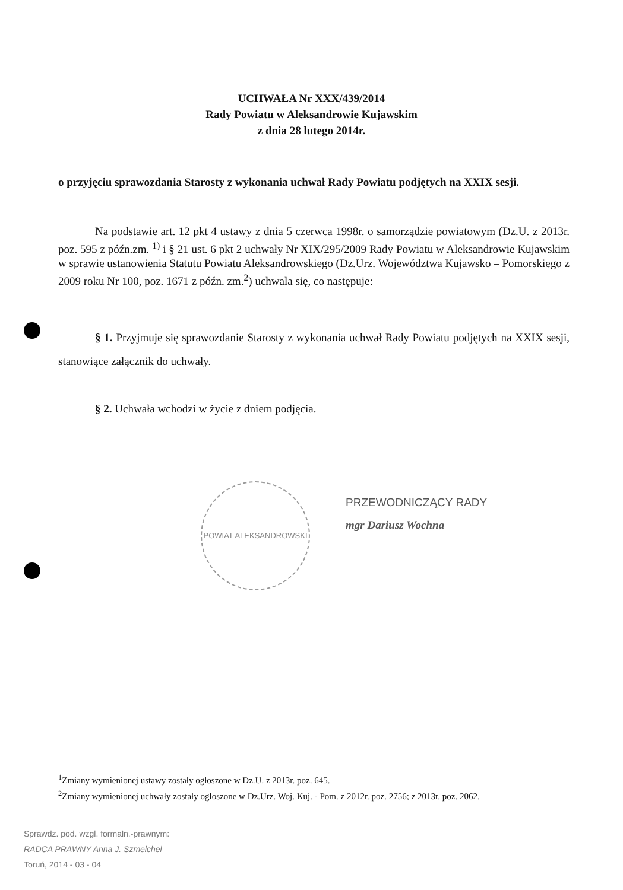UCHWAŁA Nr XXX/439/2014
Rady Powiatu w Aleksandrowie Kujawskim
z dnia 28 lutego 2014r.
o przyjęciu sprawozdania Starosty z wykonania uchwał Rady Powiatu podjętych na XXIX sesji.
Na podstawie art. 12 pkt 4 ustawy z dnia 5 czerwca 1998r. o samorządzie powiatowym (Dz.U. z 2013r. poz. 595 z późn.zm. <sup>1)</sup> i § 21 ust. 6 pkt 2 uchwały Nr XIX/295/2009 Rady Powiatu w Aleksandrowie Kujawskim w sprawie ustanowienia Statutu Powiatu Aleksandrowskiego (Dz.Urz. Województwa Kujawsko – Pomorskiego z 2009 roku Nr 100, poz. 1671 z późn. zm.<sup>2</sup>) uchwala się, co następuje:
§ 1. Przyjmuje się sprawozdanie Starosty z wykonania uchwał Rady Powiatu podjętych na XXIX sesji, stanowiące załącznik do uchwały.
§ 2. Uchwała wchodzi w życie z dniem podjęcia.
POWIAT ALEKSANDROWSKI
PRZEWODNICZĄCY RADY
mgr Dariusz Wochna
<sup>1</sup> Zmiany wymienionej ustawy zostały ogłoszone w Dz.U. z 2013r. poz. 645.
<sup>2</sup> Zmiany wymienionej uchwały zostały ogłoszone w Dz.Urz. Woj. Kuj. - Pom. z 2012r. poz. 2756; z 2013r. poz. 2062.
Sprawdz. pod. wzgl. formaln.-prawnym:
RADCA PRAWNY Anna J. Szmelchel
Toruń, 2014 - 03 - 04